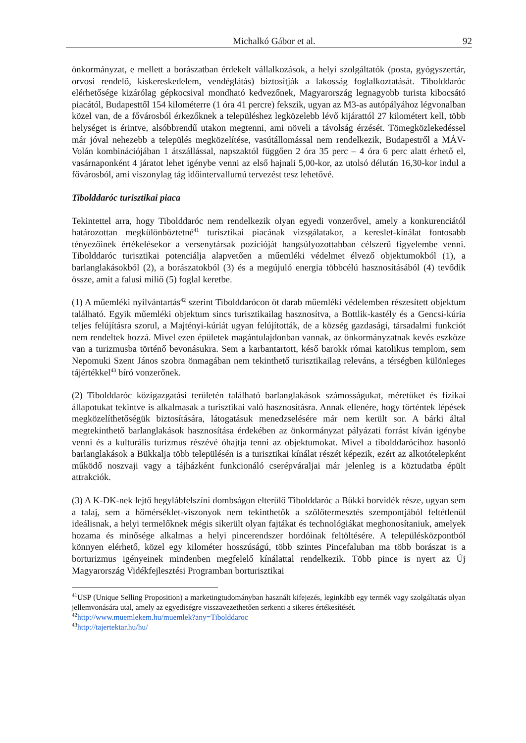Michalkó Gábor et al. 92
önkormányzat, e mellett a borászatban érdekelt vállalkozások, a helyi szolgáltatók (posta, gyógyszertár, orvosi rendelő, kiskereskedelem, vendéglátás) biztosítják a lakosság foglalkoztatását. Tibolddaróc elérhetősége kizárólag gépkocsival mondható kedvezőnek, Magyarország legnagyobb turista kibocsátó piacától, Budapesttől 154 kilométerre (1 óra 41 percre) fekszik, ugyan az M3-as autópályához légvonalban közel van, de a fővárosból érkezőknek a településhez legközelebb lévő kijárattól 27 kilométert kell, több helységet is érintve, alsóbbrendű utakon megtenni, ami növeli a távolság érzését. Tömegközlekedéssel már jóval nehezebb a település megközelítése, vasútállomással nem rendelkezik, Budapestről a MÁV-Volán kombinációjában 1 átszállással, napszaktól függően 2 óra 35 perc – 4 óra 6 perc alatt érhető el, vasárnaponként 4 járatot lehet igénybe venni az első hajnali 5,00-kor, az utolsó délután 16,30-kor indul a fővárosból, ami viszonylag tág időintervallumú tervezést tesz lehetővé.
Tibolddaróc turisztikai piaca
Tekintettel arra, hogy Tibolddaróc nem rendelkezik olyan egyedi vonzerővel, amely a konkurenciától határozottan megkülönböztetné<sup>41</sup> turisztikai piacának vizsgálatakor, a kereslet-kínálat fontosabb tényezőinek értékelésekor a versenytársak pozícióját hangsúlyozottabban célszerű figyelembe venni. Tibolddaróc turisztikai potenciálja alapvetően a műemléki védelmet élvező objektumokból (1), a barlanglakásokból (2), a borászatokból (3) és a megújuló energia többcélú hasznosításából (4) tevődik össze, amit a falusi miliő (5) foglal keretbe.
(1) A műemléki nyilvántartás<sup>42</sup> szerint Tibolddarócon öt darab műemléki védelemben részesített objektum található. Egyik műemléki objektum sincs turisztikailag hasznosítva, a Bottlik-kastély és a Gencsi-kúria teljes felújításra szorul, a Majtényi-kúriát ugyan felújították, de a község gazdasági, társadalmi funkciót nem rendeltek hozzá. Mivel ezen épületek magántulajdonban vannak, az önkormányzatnak kevés eszköze van a turizmusba történő bevonásukra. Sem a karbantartott, késő barokk római katolikus templom, sem Nepomuki Szent János szobra önmagában nem tekinthető turisztikailag releváns, a térségben különleges tájértékkel<sup>43</sup> bíró vonzerőnek.
(2) Tibolddaróc közigazgatási területén található barlanglakások számosságukat, méretüket és fizikai állapotukat tekintve is alkalmasak a turisztikai való hasznosításra. Annak ellenére, hogy történtek lépések megközelíthetőségük biztosítására, látogatásuk menedzselésére már nem került sor. A bárki által megtekinthető barlanglakások hasznosítása érdekében az önkormányzat pályázati forrást kíván igénybe venni és a kulturális turizmus részévé óhajtja tenni az objektumokat. Mivel a tibolddarócihoz hasonló barlanglakások a Bükkalja több településén is a turisztikai kínálat részét képezik, ezért az alkotótelepként működő noszvaji vagy a tájházként funkcionáló cserépváraljai már jelenleg is a köztudatba épült attrakciók.
(3) A K-DK-nek lejtő hegylábfelszíni dombságon elterülő Tibolddaróc a Bükki borvidék része, ugyan sem a talaj, sem a hőmérséklet-viszonyok nem tekinthetők a szőlőtermesztés szempontjából feltétlenül ideálisnak, a helyi termelőknek mégis sikerült olyan fajtákat és technológiákat meghonosítaniuk, amelyek hozama és minősége alkalmas a helyi pincerendszer hordóinak feltöltésére. A településközpontból könnyen elérhető, közel egy kilométer hosszúságú, több szintes Pincefaluban ma több borászat is a borturizmus igényeinek mindenben megfelelő kínálattal rendelkezik. Több pince is nyert az Új Magyarország Vidékfejlesztési Programban borturisztikai
<sup>41</sup> USP (Unique Selling Proposition) a marketingtudományban használt kifejezés, leginkább egy termék vagy szolgáltatás olyan jellemvonására utal, amely az egyediségre visszavezethetően serkenti a sikeres értékesítését.
<sup>42</sup> http://www.muemlekem.hu/muemlek?any=Tibolddaroc
<sup>43</sup> http://tajertektar.hu/hu/